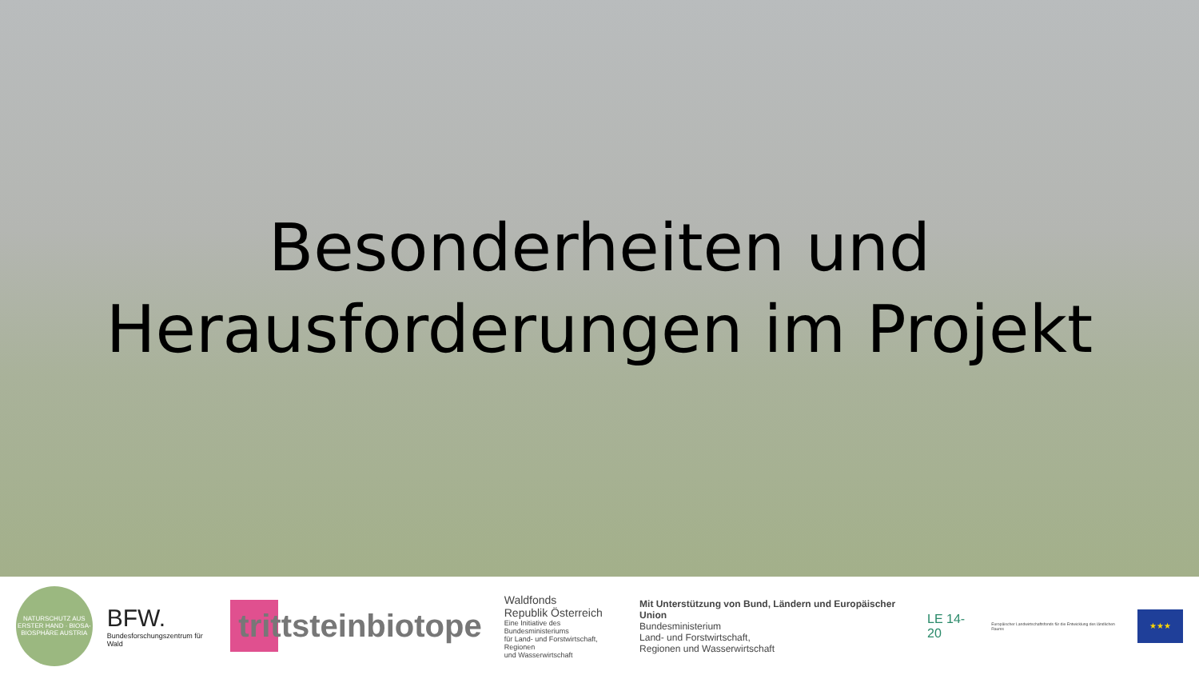Besonderheiten und
Herausforderungen im Projekt
NATURSCHUTZ AUS ERSTER HAND · BIOSA-BIOSPHÄRE AUSTRIA
BFW.
Bundesforschungszentrum für Wald
trittsteinbiotope
Waldfonds
Republik Österreich
Eine Initiative des Bundesministeriums
für Land- und Forstwirtschaft, Regionen
und Wasserwirtschaft
Mit Unterstützung von Bund, Ländern und Europäischer Union
Bundesministerium
Land- und Forstwirtschaft,
Regionen und Wasserwirtschaft
LE 14-20
Europäischer Landwirtschaftsfonds für die Entwicklung des ländlichen Raums
★★★